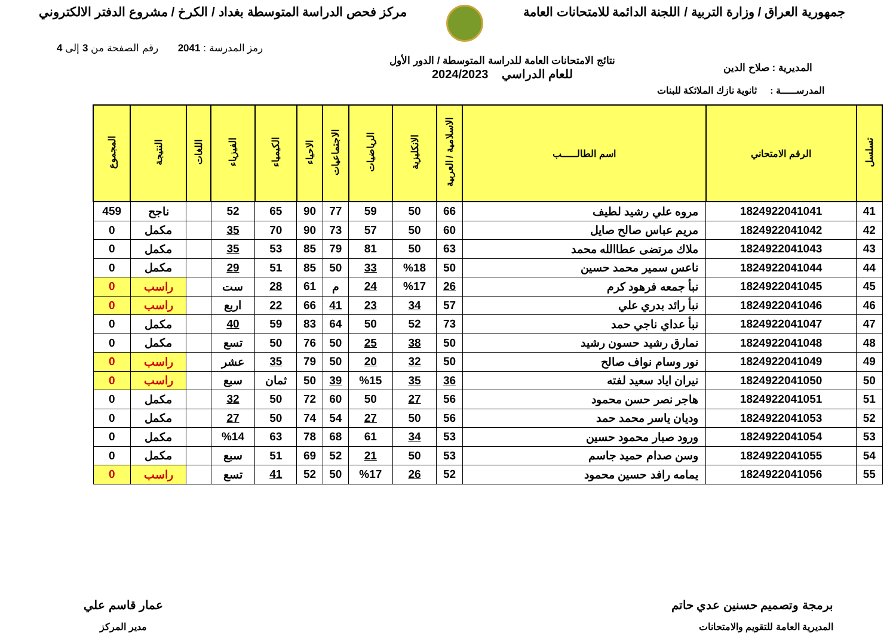جمهورية العراق / وزارة التربية / اللجنة الدائمة للامتحانات العامة
مركز فحص الدراسة المتوسطة بغداد / الكرخ / مشروع الدفتر الالكتروني
رمز المدرسة : 2041 رقم الصفحة من 3 إلى 4
المديرية : صلاح الدين
نتائج الامتحانات العامة للدراسة المتوسطة / الدور الأول
للعام الدراسي 2024/2023
المدرســـــة : ثانوية نازك الملائكة للبنات
| تسلسل | الرقم الامتحاني | اسم الطالـــــب | الاسلامية / العربية | الانكليزية | الرياضيات | الاجتماعيات | الاحياء | الكيمياء | الفيزياء | اللغات | النتيجة | المجموع |
| --- | --- | --- | --- | --- | --- | --- | --- | --- | --- | --- | --- | --- |
| 41 | 1824922041041 | مروه علي رشيد لطيف | 66 | 50 | 59 | 77 | 90 | 65 | 52 | | ناجح | 459 |
| 42 | 1824922041042 | مريم عباس صالح صايل | 60 | 50 | 57 | 73 | 90 | 70 | 35 | | مكمل | 0 |
| 43 | 1824922041043 | ملاك مرتضى عطاالله محمد | 63 | 50 | 81 | 79 | 85 | 53 | 35 | | مكمل | 0 |
| 44 | 1824922041044 | ناعس سمير محمد حسين | 50 | %18 | 33 | 50 | 85 | 51 | 29 | | مكمل | 0 |
| 45 | 1824922041045 | نبأ جمعه فرهود كرم | 26 | %17 | 24 | م | 61 | 28 | ست | | راسب | 0 |
| 46 | 1824922041046 | نبأ رائد بدري علي | 57 | 34 | 23 | 41 | 66 | 22 | اربع | | راسب | 0 |
| 47 | 1824922041047 | نبأ عداي ناجي حمد | 73 | 52 | 50 | 64 | 83 | 59 | 40 | | مكمل | 0 |
| 48 | 1824922041048 | نمارق رشيد حسون رشيد | 50 | 38 | 25 | 50 | 76 | 50 | تسع | | مكمل | 0 |
| 49 | 1824922041049 | نور وسام نواف صالح | 50 | 32 | 20 | 50 | 79 | 35 | عشر | | راسب | 0 |
| 50 | 1824922041050 | نيران اياد سعيد لفته | 36 | 35 | %15 | 39 | 50 | ثمان | سبع | | راسب | 0 |
| 51 | 1824922041051 | هاجر نصر حسن محمود | 56 | 27 | 50 | 60 | 72 | 50 | 32 | | مكمل | 0 |
| 52 | 1824922041053 | وديان ياسر محمد حمد | 56 | 50 | 27 | 54 | 74 | 50 | 27 | | مكمل | 0 |
| 53 | 1824922041054 | ورود صبار محمود حسين | 53 | 34 | 61 | 68 | 78 | 63 | %14 | | مكمل | 0 |
| 54 | 1824922041055 | وسن صدام حميد جاسم | 53 | 50 | 21 | 52 | 69 | 51 | سبع | | مكمل | 0 |
| 55 | 1824922041056 | يمامه رافد حسين محمود | 52 | 26 | %17 | 50 | 52 | 41 | تسع | | راسب | 0 |
برمجة وتصميم حسنين عدي حاتم
المديرية العامة للتقويم والامتحانات
عمار قاسم علي
مدير المركز